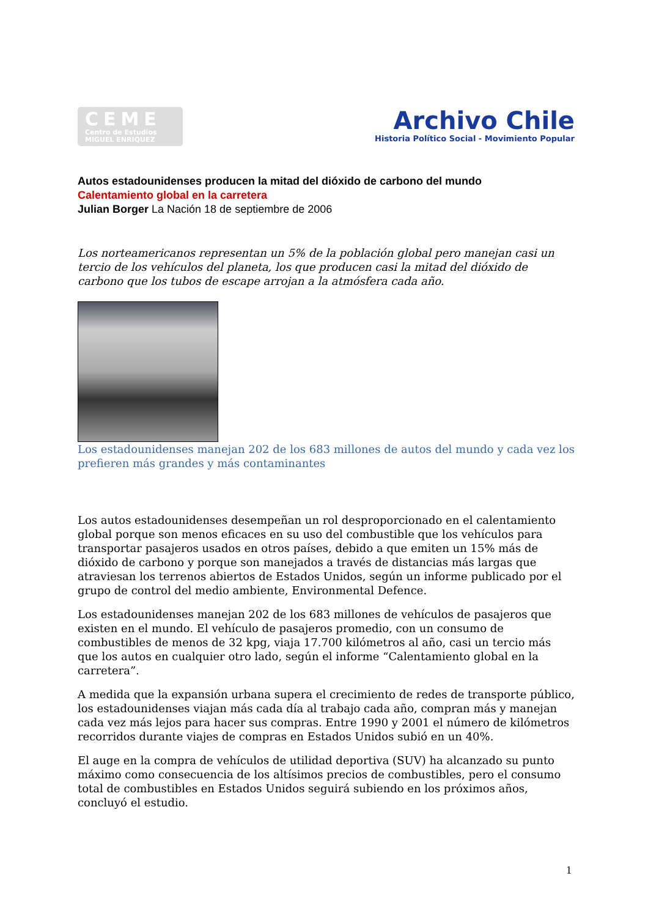CEME
Centro de Estudios
MIGUEL ENRIQUEZ
Archivo Chile
Historia Político Social - Movimiento Popular
Autos estadounidenses producen la mitad del dióxido de carbono del mundo
Calentamiento global en la carretera
Julian Borger La Nación 18 de septiembre de 2006
Los norteamericanos representan un 5% de la población global pero manejan casi un tercio de los vehículos del planeta, los que producen casi la mitad del dióxido de carbono que los tubos de escape arrojan a la atmósfera cada año.
Los estadounidenses manejan 202 de los 683 millones de autos del mundo y cada vez los prefieren más grandes y más contaminantes
Los autos estadounidenses desempeñan un rol desproporcionado en el calentamiento global porque son menos eficaces en su uso del combustible que los vehículos para transportar pasajeros usados en otros países, debido a que emiten un 15% más de dióxido de carbono y porque son manejados a través de distancias más largas que atraviesan los terrenos abiertos de Estados Unidos, según un informe publicado por el grupo de control del medio ambiente, Environmental Defence.
Los estadounidenses manejan 202 de los 683 millones de vehículos de pasajeros que existen en el mundo. El vehículo de pasajeros promedio, con un consumo de combustibles de menos de 32 kpg, viaja 17.700 kilómetros al año, casi un tercio más que los autos en cualquier otro lado, según el informe “Calentamiento global en la carretera”.
A medida que la expansión urbana supera el crecimiento de redes de transporte público, los estadounidenses viajan más cada día al trabajo cada año, compran más y manejan cada vez más lejos para hacer sus compras. Entre 1990 y 2001 el número de kilómetros recorridos durante viajes de compras en Estados Unidos subió en un 40%.
El auge en la compra de vehículos de utilidad deportiva (SUV) ha alcanzado su punto máximo como consecuencia de los altísimos precios de combustibles, pero el consumo total de combustibles en Estados Unidos seguirá subiendo en los próximos años, concluyó el estudio.
1